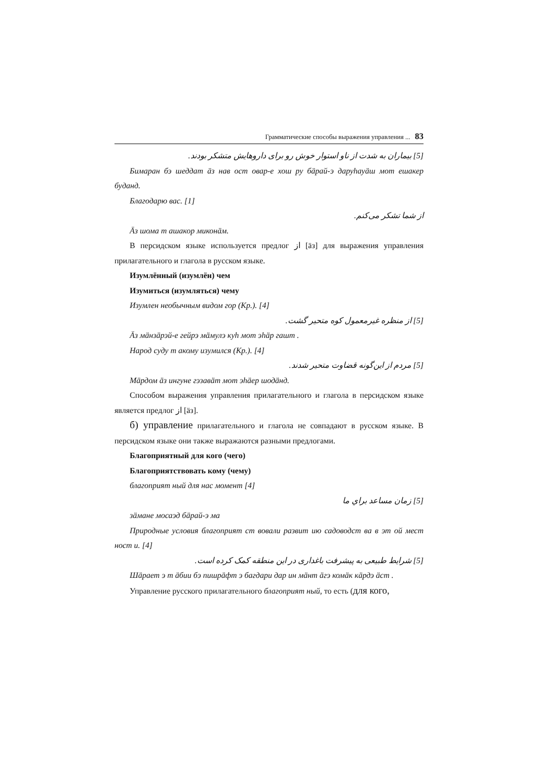Грамматические способы выражения управления ... 83
[5] بیماران به شدت از ناو استوار خوش رو برای داروهایش متشکر بودند.
Бимаран бэ шеддат äз нав ост овар-е хош ру бäрай-э даруһауäш мот ешакер буданд.
Благодарю вас. [1]
از شما تشکر می‌کنم.
Äз шома т ашакор миконäм.
В персидском языке используется предлог از [äз] для выражения управления прилагательного и глагола в русском языке.
Изумлённый (изумлён) чем
Изумиться (изумляться) чему
Изумлен необычным видом гор (Кр.). [4]
[5] از منظره غیرمعمول کوه متحیر گشت.
Äз мäнзäрэй-е гейрэ мäмулэ куһ мот эһäр гашт .
Народ суду т акому изумился (Кр.). [4]
[5] مردم از این‌گونه قضاوت متحیر شدند.
Мäрдом äз ингуне гэзавäт мот эһäер шодäнд.
Способом выражения управления прилагательного и глагола в персидском языке является предлог از [äз].
б) управление прилагательного и глагола не совпадают в русском языке. В персидском языке они также выражаются разными предлогами.
Благоприятный для кого (чего)
Благоприятствовать кому (чему)
благоприят ный для нас момент [4]
[5] زمان مساعد براي ما
зäмане мосаэд бäрай-э ма
Природные условия благоприят ст вовали развит ию садоводст ва в эт ой мест ност и. [4]
[5] شرایط طبیعی به پیشرفت باغداری در این منطقه کمک کرده است.
Шäрает э т äбии бэ пишрäфт э багдари дар ин мäнт äгэ комäк кäрдэ äст .
Управление русского прилагательного благоприят ный, то есть (для кого,